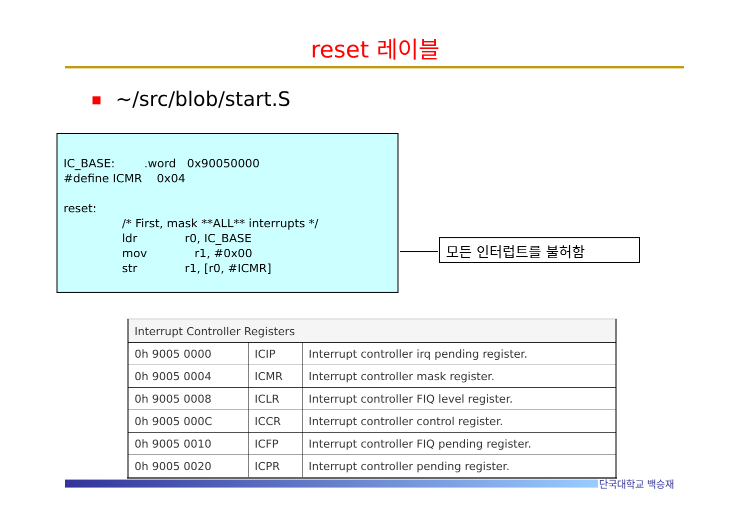reset 레이블
~/src/blob/start.S
IC_BASE: .word 0x90050000
#define ICMR 0x04
reset:
/* First, mask **ALL** interrupts */
ldr r0, IC_BASE
mov r1, #0x00
str r1, [r0, #ICMR]
모든 인터럽트를 불허함
| Interrupt Controller Registers | | |
| --- | --- | --- |
| 0h 9005 0000 | ICIP | Interrupt controller irq pending register. |
| 0h 9005 0004 | ICMR | Interrupt controller mask register. |
| 0h 9005 0008 | ICLR | Interrupt controller FIQ level register. |
| 0h 9005 000C | ICCR | Interrupt controller control register. |
| 0h 9005 0010 | ICFP | Interrupt controller FIQ pending register. |
| 0h 9005 0020 | ICPR | Interrupt controller pending register. |
단국대학교 백승재